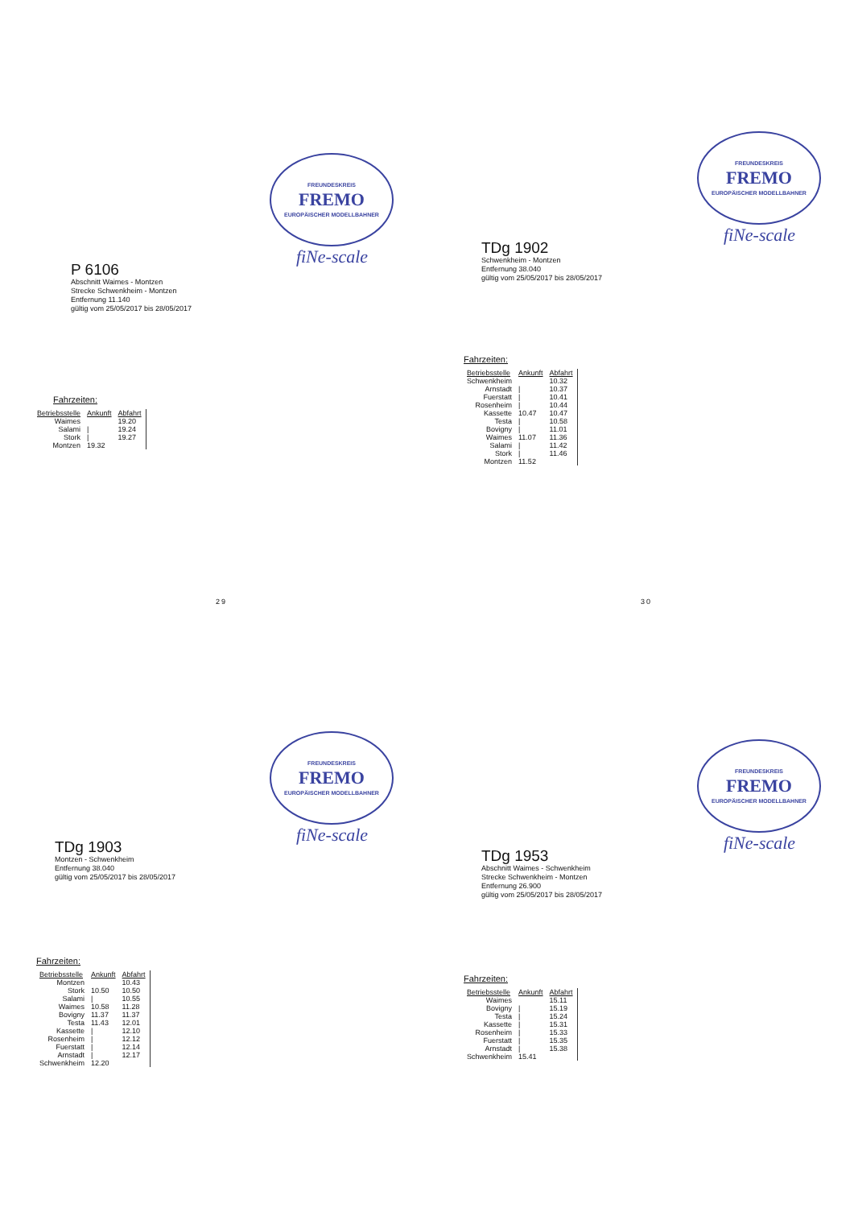FREUNDESKREIS
FREMO
EUROPÄISCHER MODELLBAHNER
fiNe-scale
P 6106
Abschnitt Waimes - Montzen
Strecke Schwenkheim - Montzen
Entfernung 11.140
gültig vom 25/05/2017 bis 28/05/2017
Fahrzeiten:
| Betriebsstelle | Ankunft | Abfahrt |
| --- | --- | --- |
| Waimes | | 19.20 |
| Salami | / | 19.24 |
| Stork | / | 19.27 |
| Montzen | 19.32 | |
29
FREUNDESKREIS
FREMO
EUROPÄISCHER MODELLBAHNER
fiNe-scale
TDg 1902
Schwenkheim - Montzen
Entfernung 38.040
gültig vom 25/05/2017 bis 28/05/2017
Fahrzeiten:
| Betriebsstelle | Ankunft | Abfahrt |
| --- | --- | --- |
| Schwenkheim | | 10.32 |
| Arnstadt | / | 10.37 |
| Fuerstatt | / | 10.41 |
| Rosenheim | / | 10.44 |
| Kassette | 10.47 | 10.47 |
| Testa | / | 10.58 |
| Bovigny | / | 11.01 |
| Waimes | 11.07 | 11.36 |
| Salami | / | 11.42 |
| Stork | / | 11.46 |
| Montzen | 11.52 | |
30
FREUNDESKREIS
FREMO
EUROPÄISCHER MODELLBAHNER
fiNe-scale
TDg 1903
Montzen - Schwenkheim
Entfernung 38.040
gültig vom 25/05/2017 bis 28/05/2017
Fahrzeiten:
| Betriebsstelle | Ankunft | Abfahrt |
| --- | --- | --- |
| Montzen | | 10.43 |
| Stork | 10.50 | 10.50 |
| Salami | / | 10.55 |
| Waimes | 10.58 | 11.28 |
| Bovigny | 11.37 | 11.37 |
| Testa | 11.43 | 12.01 |
| Kassette | / | 12.10 |
| Rosenheim | / | 12.12 |
| Fuerstatt | / | 12.14 |
| Arnstadt | / | 12.17 |
| Schwenkheim | 12.20 | |
FREUNDESKREIS
FREMO
EUROPÄISCHER MODELLBAHNER
fiNe-scale
TDg 1953
Abschnitt Waimes - Schwenkheim
Strecke Schwenkheim - Montzen
Entfernung 26.900
gültig vom 25/05/2017 bis 28/05/2017
Fahrzeiten:
| Betriebsstelle | Ankunft | Abfahrt |
| --- | --- | --- |
| Waimes | | 15.11 |
| Bovigny | / | 15.19 |
| Testa | / | 15.24 |
| Kassette | / | 15.31 |
| Rosenheim | / | 15.33 |
| Fuerstatt | / | 15.35 |
| Arnstadt | / | 15.38 |
| Schwenkheim | 15.41 | |